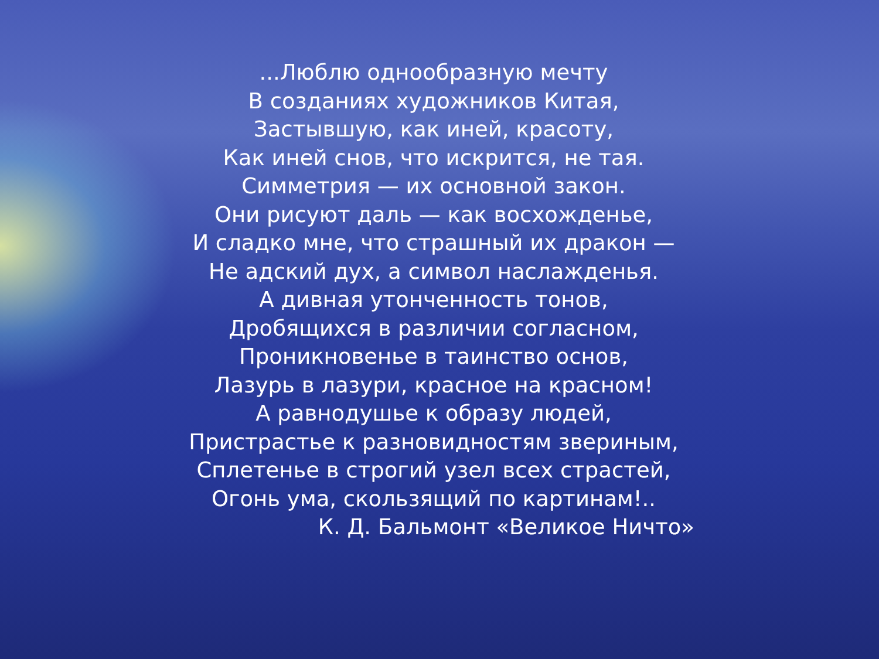...Люблю однообразную мечту
В созданиях художников Китая,
Застывшую, как иней, красоту,
Как иней снов, что искрится, не тая.
Симметрия — их основной закон.
Они рисуют даль — как восхожденье,
И сладко мне, что страшный их дракон —
Не адский дух, а символ наслажденья.
А дивная утонченность тонов,
Дробящихся в различии согласном,
Проникновенье в таинство основ,
Лазурь в лазури, красное на красном!
А равнодушье к образу людей,
Пристрастье к разновидностям звериным,
Сплетенье в строгий узел всех страстей,
Огонь ума, скользящий по картинам!..
К. Д. Бальмонт «Великое Ничто»